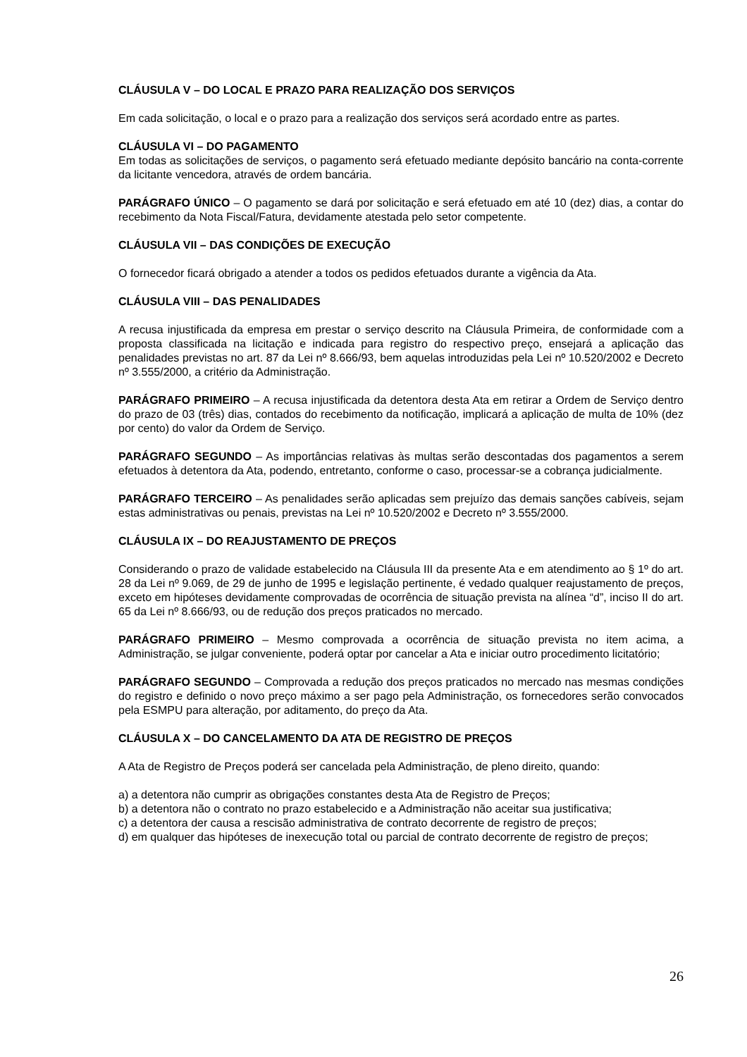CLÁUSULA V – DO LOCAL E PRAZO PARA REALIZAÇÃO DOS SERVIÇOS
Em cada solicitação, o local e o prazo para a realização dos serviços será acordado entre as partes.
CLÁUSULA VI – DO PAGAMENTO
Em todas as solicitações de serviços, o pagamento será efetuado mediante depósito bancário na conta-corrente da licitante vencedora, através de ordem bancária.
PARÁGRAFO ÚNICO – O pagamento se dará por solicitação e será efetuado em até 10 (dez) dias, a contar do recebimento da Nota Fiscal/Fatura, devidamente atestada pelo setor competente.
CLÁUSULA VII – DAS CONDIÇÕES DE EXECUÇÃO
O fornecedor ficará obrigado a atender a todos os pedidos efetuados durante a vigência da Ata.
CLÁUSULA VIII – DAS PENALIDADES
A recusa injustificada da empresa em prestar o serviço descrito na Cláusula Primeira, de conformidade com a proposta classificada na licitação e indicada para registro do respectivo preço, ensejará a aplicação das penalidades previstas no art. 87 da Lei nº 8.666/93, bem aquelas introduzidas pela Lei nº 10.520/2002 e Decreto nº 3.555/2000, a critério da Administração.
PARÁGRAFO PRIMEIRO – A recusa injustificada da detentora desta Ata em retirar a Ordem de Serviço dentro do prazo de 03 (três) dias, contados do recebimento da notificação, implicará a aplicação de multa de 10% (dez por cento) do valor da Ordem de Serviço.
PARÁGRAFO SEGUNDO – As importâncias relativas às multas serão descontadas dos pagamentos a serem efetuados à detentora da Ata, podendo, entretanto, conforme o caso, processar-se a cobrança judicialmente.
PARÁGRAFO TERCEIRO – As penalidades serão aplicadas sem prejuízo das demais sanções cabíveis, sejam estas administrativas ou penais, previstas na Lei nº 10.520/2002 e Decreto nº 3.555/2000.
CLÁUSULA IX – DO REAJUSTAMENTO DE PREÇOS
Considerando o prazo de validade estabelecido na Cláusula III da presente Ata e em atendimento ao § 1º do art. 28 da Lei nº 9.069, de 29 de junho de 1995 e legislação pertinente, é vedado qualquer reajustamento de preços, exceto em hipóteses devidamente comprovadas de ocorrência de situação prevista na alínea “d”, inciso II do art. 65 da Lei nº 8.666/93, ou de redução dos preços praticados no mercado.
PARÁGRAFO PRIMEIRO – Mesmo comprovada a ocorrência de situação prevista no item acima, a Administração, se julgar conveniente, poderá optar por cancelar a Ata e iniciar outro procedimento licitatório;
PARÁGRAFO SEGUNDO – Comprovada a redução dos preços praticados no mercado nas mesmas condições do registro e definido o novo preço máximo a ser pago pela Administração, os fornecedores serão convocados pela ESMPU para alteração, por aditamento, do preço da Ata.
CLÁUSULA X – DO CANCELAMENTO DA ATA DE REGISTRO DE PREÇOS
A Ata de Registro de Preços poderá ser cancelada pela Administração, de pleno direito, quando:
a) a detentora não cumprir as obrigações constantes desta Ata de Registro de Preços;
b) a detentora não o contrato no prazo estabelecido e a Administração não aceitar sua justificativa;
c) a detentora der causa a rescisão administrativa de contrato decorrente de registro de preços;
d) em qualquer das hipóteses de inexecução total ou parcial de contrato decorrente de registro de preços;
26